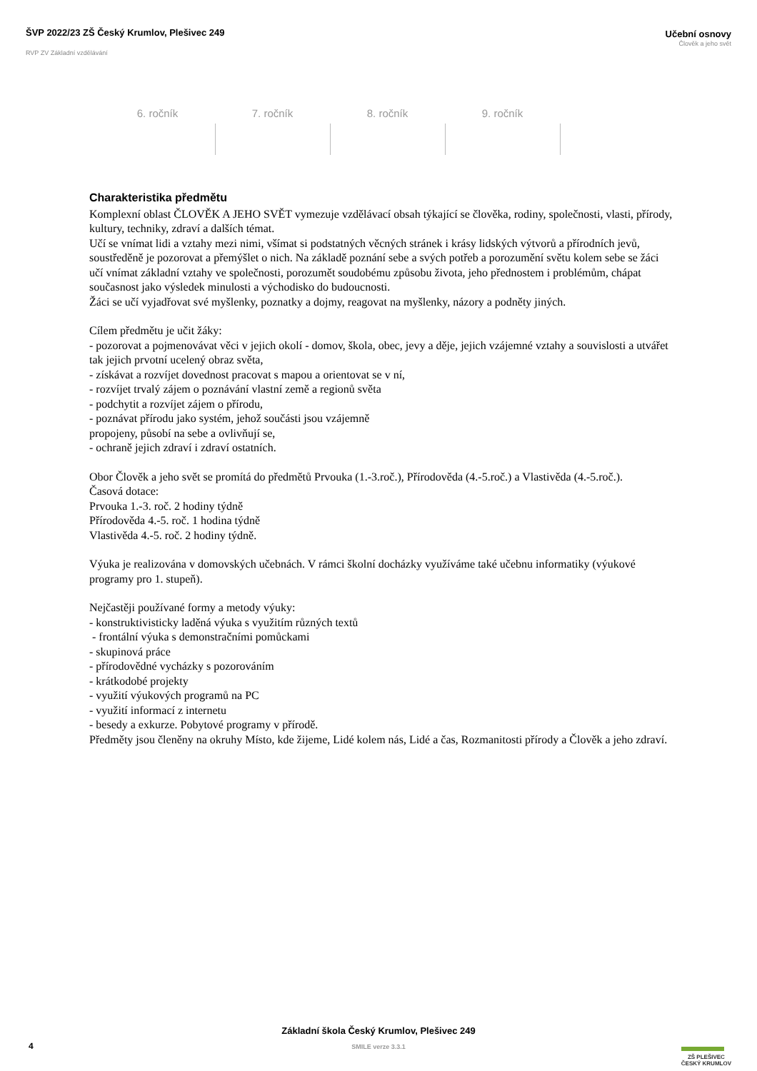ŠVP 2022/23 ZŠ Český Krumlov, Plešivec 249
RVP ZV Základní vzdělávání
Učební osnovy
Člověk a jeho svět
| 6. ročník | 7. ročník | 8. ročník | 9. ročník |
| --- | --- | --- | --- |
Charakteristika předmětu
Komplexní oblast ČLOVĚK A JEHO SVĚT vymezuje vzdělávací obsah týkající se člověka, rodiny, společnosti, vlasti, přírody, kultury, techniky, zdraví a dalších témat.
Učí se vnímat lidi a vztahy mezi nimi, všímat si podstatných věcných stránek i krásy lidských výtvorů a přírodních jevů, soustředěně je pozorovat a přemýšlet o nich. Na základě poznání sebe a svých potřeb a porozumění světu kolem sebe se žáci učí vnímat základní vztahy ve společnosti, porozumět soudobému způsobu života, jeho přednostem i problémům, chápat současnost jako výsledek minulosti a východisko do budoucnosti.
Žáci se učí vyjadřovat své myšlenky, poznatky a dojmy, reagovat na myšlenky, názory a podněty jiných.
Cílem předmětu je učit žáky:
- pozorovat a pojmenovávat věci v jejich okolí - domov, škola, obec, jevy a děje, jejich vzájemné vztahy a souvislosti a utvářet tak jejich prvotní ucelený obraz světa,
- získávat a rozvíjet dovednost pracovat s mapou a orientovat se v ní,
- rozvíjet trvalý zájem o poznávání vlastní země a regionů světa
- podchytit a rozvíjet zájem o přírodu,
- poznávat přírodu jako systém, jehož součásti jsou vzájemně
propojeny, působí na sebe a ovlivňují se,
- ochraně jejich zdraví i zdraví ostatních.
Obor Člověk a jeho svět se promítá do předmětů Prvouka (1.-3.roč.), Přírodověda (4.-5.roč.) a Vlastivěda (4.-5.roč.).
Časová dotace:
Prvouka 1.-3. roč. 2 hodiny týdně
Přírodověda 4.-5. roč. 1 hodina týdně
Vlastivěda 4.-5. roč. 2 hodiny týdně.
Výuka je realizována v domovských učebnách. V rámci školní docházky využíváme také učebnu informatiky (výukové programy pro 1. stupeň).
Nejčastěji používané formy a metody výuky:
- konstruktivisticky laděná výuka s využitím různých textů
- frontální výuka s demonstračními pomůckami
- skupinová práce
- přírodovědné vycházky s pozorováním
- krátkodobé projekty
- využití výukových programů na PC
- využití informací z internetu
- besedy a exkurze. Pobytové programy v přírodě.
Předměty jsou členěny na okruhy Místo, kde žijeme, Lidé kolem nás, Lidé a čas, Rozmanitosti přírody a Člověk a jeho zdraví.
4
Základní škola Český Krumlov, Plešivec 249
SMILE verze 3.3.1
ZŠ PLEŠIVEC
ČESKÝ KRUMLOV